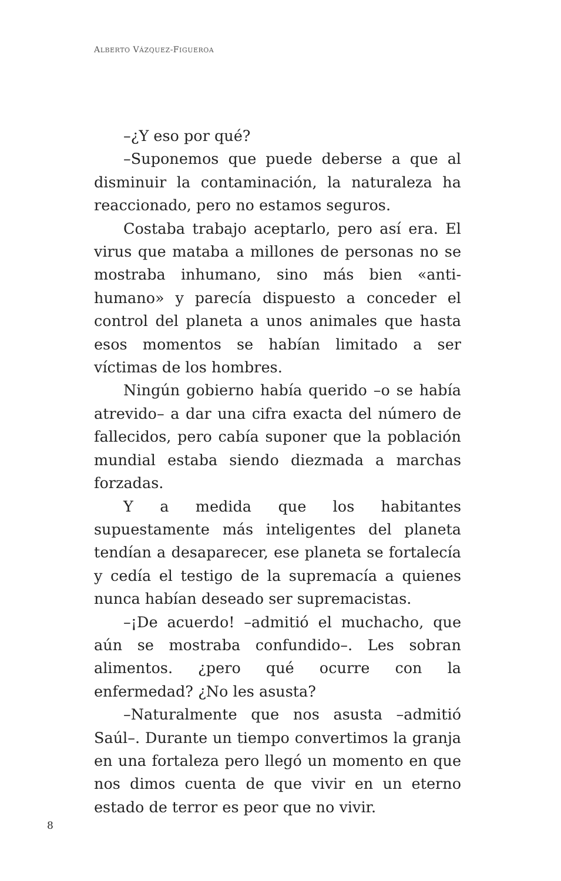ALBERTO VÁZQUEZ-FIGUEROA
–¿Y eso por qué?
–Suponemos que puede deberse a que al disminuir la contaminación, la naturaleza ha reaccionado, pero no estamos seguros.
Costaba trabajo aceptarlo, pero así era. El virus que mataba a millones de personas no se mostraba inhumano, sino más bien «anti-humano» y parecía dispuesto a conceder el control del planeta a unos animales que hasta esos momentos se habían limitado a ser víctimas de los hombres.
Ningún gobierno había querido –o se había atrevido– a dar una cifra exacta del número de fallecidos, pero cabía suponer que la población mundial estaba siendo diezmada a marchas forzadas.
Y a medida que los habitantes supuestamente más inteligentes del planeta tendían a desaparecer, ese planeta se fortalecía y cedía el testigo de la supremacía a quienes nunca habían deseado ser supremacistas.
–¡De acuerdo! –admitió el muchacho, que aún se mostraba confundido–. Les sobran alimentos. ¿pero qué ocurre con la enfermedad? ¿No les asusta?
–Naturalmente que nos asusta –admitió Saúl–. Durante un tiempo convertimos la granja en una fortaleza pero llegó un momento en que nos dimos cuenta de que vivir en un eterno estado de terror es peor que no vivir.
8